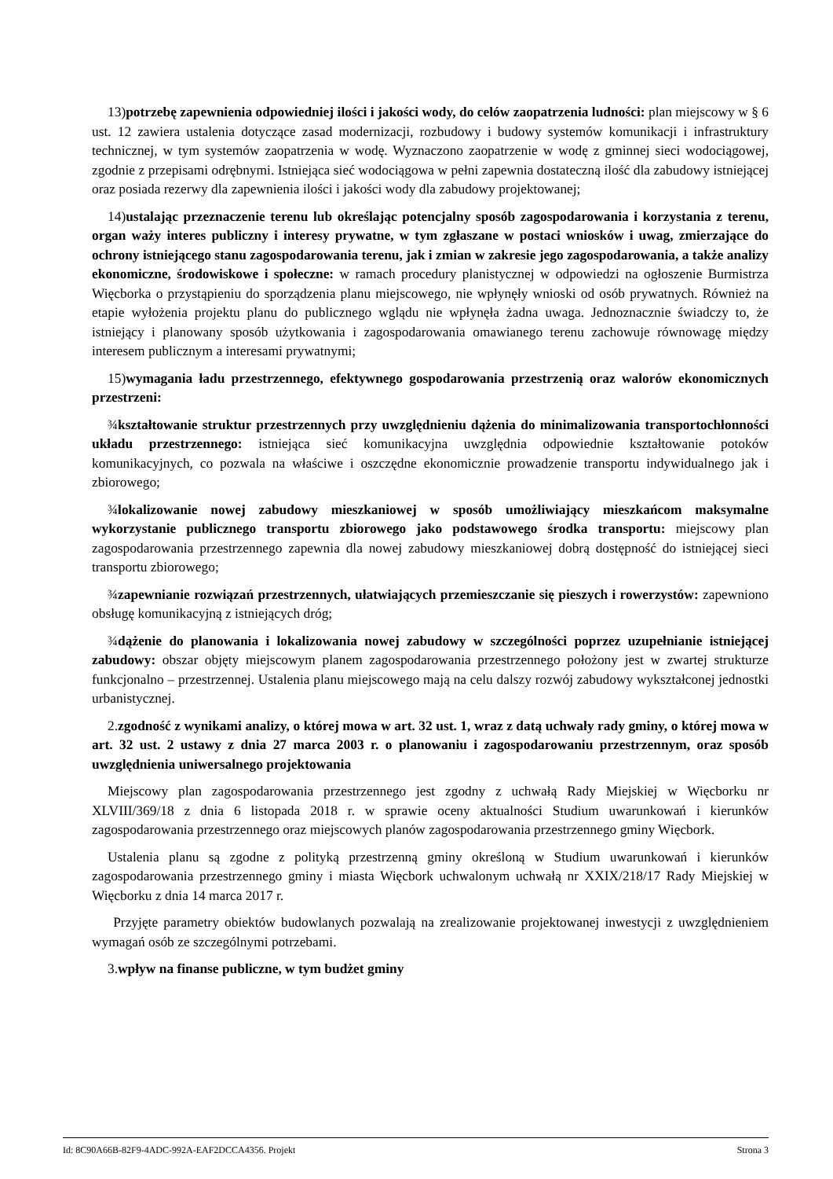13)potrzebę zapewnienia odpowiedniej ilości i jakości wody, do celów zaopatrzenia ludności: plan miejscowy w § 6 ust. 12 zawiera ustalenia dotyczące zasad modernizacji, rozbudowy i budowy systemów komunikacji i infrastruktury technicznej, w tym systemów zaopatrzenia w wodę. Wyznaczono zaopatrzenie w wodę z gminnej sieci wodociągowej, zgodnie z przepisami odrębnymi. Istniejąca sieć wodociągowa w pełni zapewnia dostateczną ilość dla zabudowy istniejącej oraz posiada rezerwy dla zapewnienia ilości i jakości wody dla zabudowy projektowanej;
14)ustalając przeznaczenie terenu lub określając potencjalny sposób zagospodarowania i korzystania z terenu, organ waży interes publiczny i interesy prywatne, w tym zgłaszane w postaci wniosków i uwag, zmierzające do ochrony istniejącego stanu zagospodarowania terenu, jak i zmian w zakresie jego zagospodarowania, a także analizy ekonomiczne, środowiskowe i społeczne: w ramach procedury planistycznej w odpowiedzi na ogłoszenie Burmistrza Więcborka o przystąpieniu do sporządzenia planu miejscowego, nie wpłynęły wnioski od osób prywatnych. Również na etapie wyłożenia projektu planu do publicznego wglądu nie wpłynęła żadna uwaga. Jednoznacznie świadczy to, że istniejący i planowany sposób użytkowania i zagospodarowania omawianego terenu zachowuje równowagę między interesem publicznym a interesami prywatnymi;
15)wymagania ładu przestrzennego, efektywnego gospodarowania przestrzenią oraz walorów ekonomicznych przestrzeni:
¾kształtowanie struktur przestrzennych przy uwzględnieniu dążenia do minimalizowania transportochłonności układu przestrzennego: istniejąca sieć komunikacyjna uwzględnia odpowiednie kształtowanie potoków komunikacyjnych, co pozwala na właściwe i oszczędne ekonomicznie prowadzenie transportu indywidualnego jak i zbiorowego;
¾lokalizowanie nowej zabudowy mieszkaniowej w sposób umożliwiający mieszkańcom maksymalne wykorzystanie publicznego transportu zbiorowego jako podstawowego środka transportu: miejscowy plan zagospodarowania przestrzennego zapewnia dla nowej zabudowy mieszkaniowej dobrą dostępność do istniejącej sieci transportu zbiorowego;
¾zapewnianie rozwiązań przestrzennych, ułatwiających przemieszczanie się pieszych i rowerzystów: zapewniono obsługę komunikacyjną z istniejących dróg;
¾dążenie do planowania i lokalizowania nowej zabudowy w szczególności poprzez uzupełnianie istniejącej zabudowy: obszar objęty miejscowym planem zagospodarowania przestrzennego położony jest w zwartej strukturze funkcjonalno – przestrzennej. Ustalenia planu miejscowego mają na celu dalszy rozwój zabudowy wykształconej jednostki urbanistycznej.
2.zgodność z wynikami analizy, o której mowa w art. 32 ust. 1, wraz z datą uchwały rady gminy, o której mowa w art. 32 ust. 2 ustawy z dnia 27 marca 2003 r. o planowaniu i zagospodarowaniu przestrzennym, oraz sposób uwzględnienia uniwersalnego projektowania
Miejscowy plan zagospodarowania przestrzennego jest zgodny z uchwałą Rady Miejskiej w Więcborku nr XLVIII/369/18 z dnia 6 listopada 2018 r. w sprawie oceny aktualności Studium uwarunkowań i kierunków zagospodarowania przestrzennego oraz miejscowych planów zagospodarowania przestrzennego gminy Więcbork.
Ustalenia planu są zgodne z polityką przestrzenną gminy określoną w Studium uwarunkowań i kierunków zagospodarowania przestrzennego gminy i miasta Więcbork uchwalonym uchwałą nr XXIX/218/17 Rady Miejskiej w Więcborku z dnia 14 marca 2017 r.
Przyjęte parametry obiektów budowlanych pozwalają na zrealizowanie projektowanej inwestycji z uwzględnieniem wymagań osób ze szczególnymi potrzebami.
3.wpływ na finanse publiczne, w tym budżet gminy
Id: 8C90A66B-82F9-4ADC-992A-EAF2DCCA4356. Projekt Strona 3